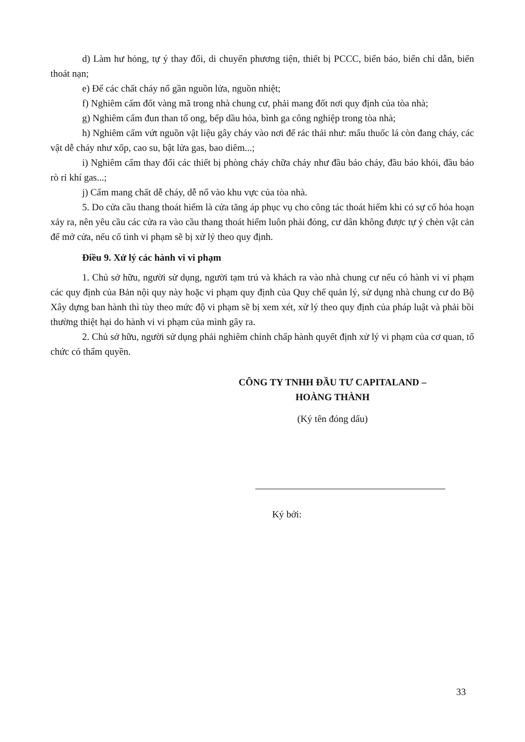d) Làm hư hỏng, tự ý thay đổi, di chuyển phương tiện, thiết bị PCCC, biển báo, biển chỉ dẫn, biển thoát nạn;
e) Để các chất cháy nổ gần nguồn lửa, nguồn nhiệt;
f) Nghiêm cấm đốt vàng mã trong nhà chung cư, phải mang đốt nơi quy định của tòa nhà;
g) Nghiêm cấm đun than tổ ong, bếp dầu hỏa, bình ga công nghiệp trong tòa nhà;
h) Nghiêm cấm vứt nguồn vật liệu gây cháy vào nơi để rác thải như: mẩu thuốc lá còn đang cháy, các vật dễ cháy như xốp, cao su, bật lửa gas, bao diêm...;
i) Nghiêm cấm thay đổi các thiết bị phòng cháy chữa cháy như đầu báo cháy, đầu báo khói, đầu báo rò rỉ khí gas...;
j) Cấm mang chất dễ cháy, dễ nổ vào khu vực của tòa nhà.
5. Do cửa cầu thang thoát hiểm là cửa tăng áp phục vụ cho công tác thoát hiểm khi có sự cố hỏa hoạn xảy ra, nên yêu cầu các cửa ra vào cầu thang thoát hiểm luôn phải đóng, cư dân không được tự ý chèn vật cản để mở cửa, nếu cố tình vi phạm sẽ bị xử lý theo quy định.
Điều 9. Xử lý các hành vi vi phạm
1. Chủ sở hữu, người sử dụng, người tạm trú và khách ra vào nhà chung cư nếu có hành vi vi phạm các quy định của Bản nội quy này hoặc vi phạm quy định của Quy chế quản lý, sử dụng nhà chung cư do Bộ Xây dựng ban hành thì tùy theo mức độ vi phạm sẽ bị xem xét, xử lý theo quy định của pháp luật và phải bồi thường thiệt hại do hành vi vi phạm của mình gây ra.
2. Chủ sở hữu, người sử dụng phải nghiêm chỉnh chấp hành quyết định xử lý vi phạm của cơ quan, tổ chức có thẩm quyền.
CÔNG TY TNHH ĐẦU TƯ CAPITALAND –
HOÀNG THÀNH
(Ký tên đóng dấu)
Ký bởi:
33